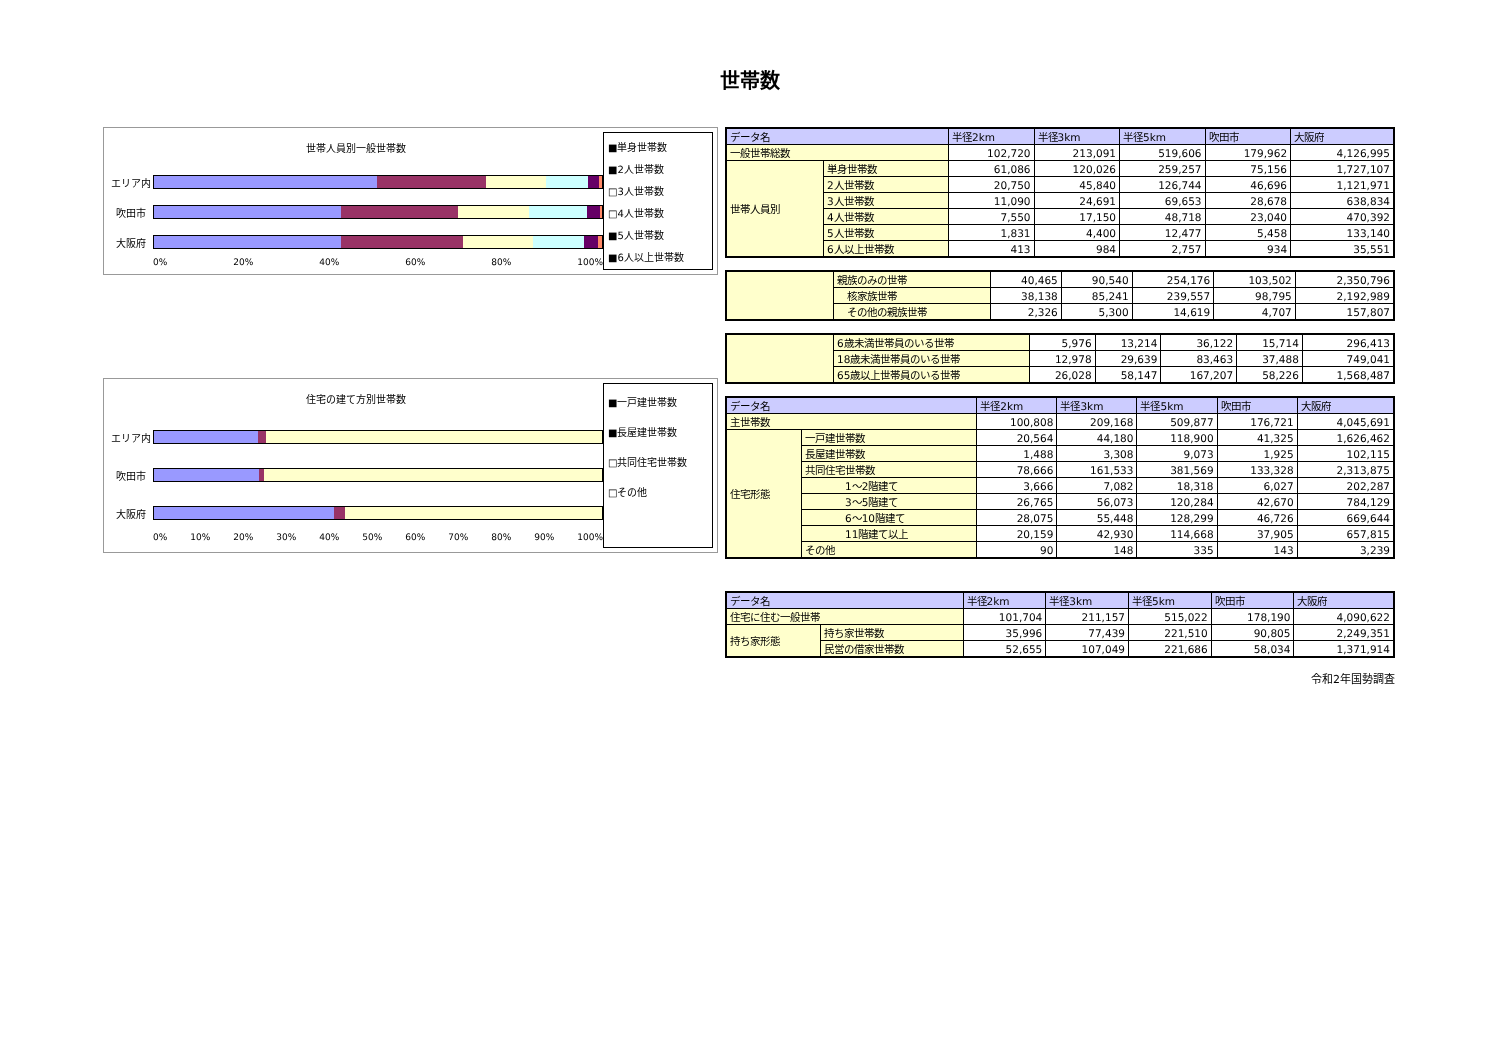世帯数
世帯人員別一般世帯数
エリア内
吹田市
大阪府
0% 20% 40% 60% 80% 100%
■単身世帯数
■2人世帯数
□3人世帯数
□4人世帯数
■5人世帯数
■6人以上世帯数
住宅の建て方別世帯数
エリア内
吹田市
大阪府
0% 10% 20% 30% 40% 50% 60% 70% 80% 90% 100%
■一戸建世帯数
■長屋建世帯数
□共同住宅世帯数
□その他
| データ名 | | 半径2km | 半径3km | 半径5km | 吹田市 | 大阪府 |
| --- | --- | --- | --- | --- | --- | --- |
| 一般世帯総数 | | 102,720 | 213,091 | 519,606 | 179,962 | 4,126,995 |
| 世帯人員別 | 単身世帯数 | 61,086 | 120,026 | 259,257 | 75,156 | 1,727,107 |
| | 2人世帯数 | 20,750 | 45,840 | 126,744 | 46,696 | 1,121,971 |
| | 3人世帯数 | 11,090 | 24,691 | 69,653 | 28,678 | 638,834 |
| | 4人世帯数 | 7,550 | 17,150 | 48,718 | 23,040 | 470,392 |
| | 5人世帯数 | 1,831 | 4,400 | 12,477 | 5,458 | 133,140 |
| | 6人以上世帯数 | 413 | 984 | 2,757 | 934 | 35,551 |
| | 親族のみの世帯 | 40,465 | 90,540 | 254,176 | 103,502 | 2,350,796 |
| | 核家族世帯 | 38,138 | 85,241 | 239,557 | 98,795 | 2,192,989 |
| | その他の親族世帯 | 2,326 | 5,300 | 14,619 | 4,707 | 157,807 |
| | 6歳未満世帯員のいる世帯 | 5,976 | 13,214 | 36,122 | 15,714 | 296,413 |
| | 18歳未満世帯員のいる世帯 | 12,978 | 29,639 | 83,463 | 37,488 | 749,041 |
| | 65歳以上世帯員のいる世帯 | 26,028 | 58,147 | 167,207 | 58,226 | 1,568,487 |
| データ名 | | 半径2km | 半径3km | 半径5km | 吹田市 | 大阪府 |
| --- | --- | --- | --- | --- | --- | --- |
| 主世帯数 | | 100,808 | 209,168 | 509,877 | 176,721 | 4,045,691 |
| 住宅形態 | 一戸建世帯数 | 20,564 | 44,180 | 118,900 | 41,325 | 1,626,462 |
| | 長屋建世帯数 | 1,488 | 3,308 | 9,073 | 1,925 | 102,115 |
| | 共同住宅世帯数 | 78,666 | 161,533 | 381,569 | 133,328 | 2,313,875 |
| | 1～2階建て | 3,666 | 7,082 | 18,318 | 6,027 | 202,287 |
| | 3～5階建て | 26,765 | 56,073 | 120,284 | 42,670 | 784,129 |
| | 6～10階建て | 28,075 | 55,448 | 128,299 | 46,726 | 669,644 |
| | 11階建て以上 | 20,159 | 42,930 | 114,668 | 37,905 | 657,815 |
| | その他 | 90 | 148 | 335 | 143 | 3,239 |
| データ名 | | 半径2km | 半径3km | 半径5km | 吹田市 | 大阪府 |
| --- | --- | --- | --- | --- | --- | --- |
| 住宅に住む一般世帯 | | 101,704 | 211,157 | 515,022 | 178,190 | 4,090,622 |
| 持ち家形態 | 持ち家世帯数 | 35,996 | 77,439 | 221,510 | 90,805 | 2,249,351 |
| | 民営の借家世帯数 | 52,655 | 107,049 | 221,686 | 58,034 | 1,371,914 |
令和2年国勢調査